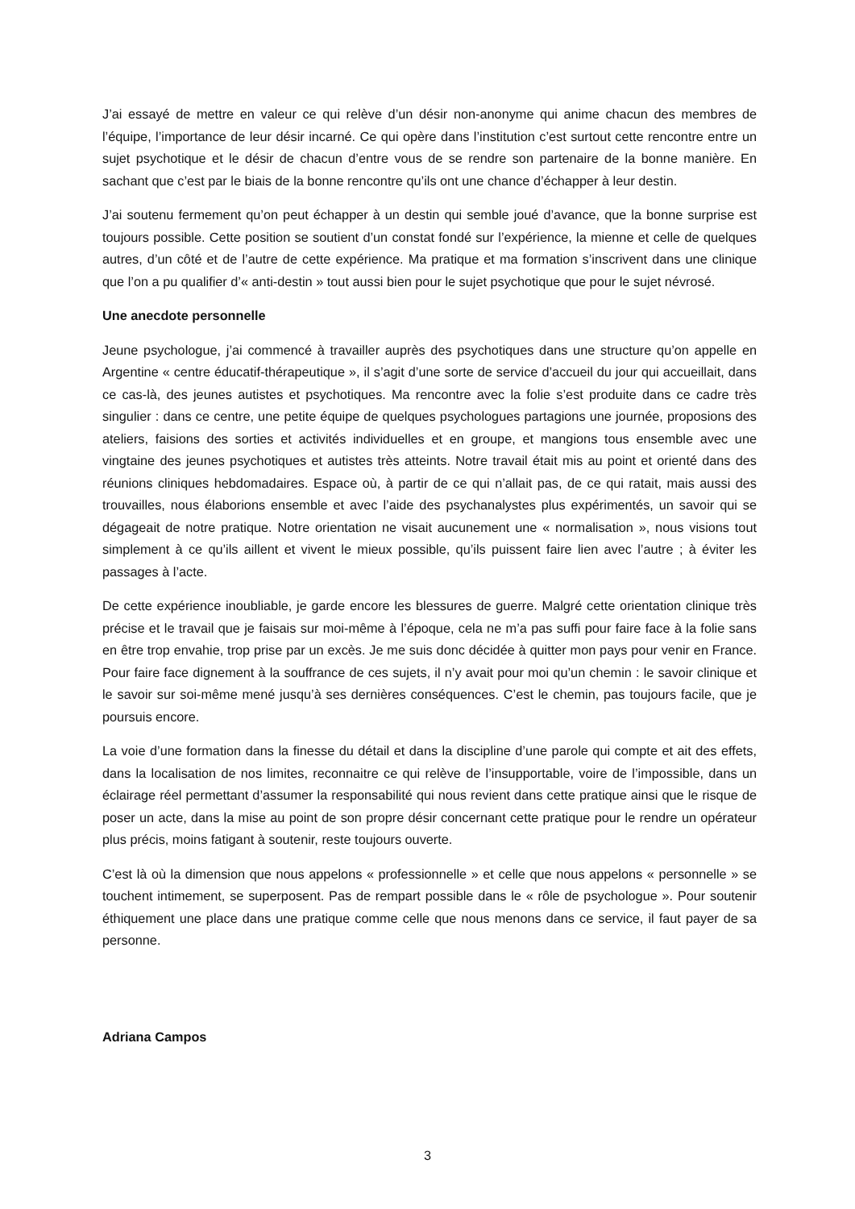J’ai essayé de mettre en valeur ce qui relève d’un désir non-anonyme qui anime chacun des membres de l’équipe, l’importance de leur désir incarné. Ce qui opère dans l’institution c’est surtout cette rencontre entre un sujet psychotique et le désir de chacun d’entre vous de se rendre son partenaire de la bonne manière. En sachant que c’est par le biais de la bonne rencontre qu’ils ont une chance d’échapper à leur destin.
J’ai soutenu fermement qu’on peut échapper à un destin qui semble joué d’avance, que la bonne surprise est toujours possible. Cette position se soutient d’un constat fondé sur l’expérience, la mienne et celle de quelques autres, d’un côté et de l’autre de cette expérience. Ma pratique et ma formation s’inscrivent dans une clinique que l’on a pu qualifier d’« anti-destin » tout aussi bien pour le sujet psychotique que pour le sujet névrosé.
Une anecdote personnelle
Jeune psychologue, j’ai commencé à travailler auprès des psychotiques dans une structure qu’on appelle en Argentine « centre éducatif-thérapeutique », il s’agit d’une sorte de service d’accueil du jour qui accueillait, dans ce cas-là, des jeunes autistes et psychotiques. Ma rencontre avec la folie s’est produite dans ce cadre très singulier : dans ce centre, une petite équipe de quelques psychologues partagions une journée, proposions des ateliers, faisions des sorties et activités individuelles et en groupe, et mangions tous ensemble avec une vingtaine des jeunes psychotiques et autistes très atteints. Notre travail était mis au point et orienté dans des réunions cliniques hebdomadaires. Espace où, à partir de ce qui n’allait pas, de ce qui ratait, mais aussi des trouvailles, nous élaborions ensemble et avec l’aide des psychanalystes plus expérimentés, un savoir qui se dégageait de notre pratique. Notre orientation ne visait aucunement une « normalisation », nous visions tout simplement à ce qu’ils aillent et vivent le mieux possible, qu’ils puissent faire lien avec l’autre ; à éviter les passages à l’acte.
De cette expérience inoubliable, je garde encore les blessures de guerre. Malgré cette orientation clinique très précise et le travail que je faisais sur moi-même à l’époque, cela ne m’a pas suffi pour faire face à la folie sans en être trop envahie, trop prise par un excès. Je me suis donc décidée à quitter mon pays pour venir en France. Pour faire face dignement à la souffrance de ces sujets, il n’y avait pour moi qu’un chemin : le savoir clinique et le savoir sur soi-même mené jusqu’à ses dernières conséquences. C’est le chemin, pas toujours facile, que je poursuis encore.
La voie d’une formation dans la finesse du détail et dans la discipline d’une parole qui compte et ait des effets, dans la localisation de nos limites, reconnaitre ce qui relève de l’insupportable, voire de l’impossible, dans un éclairage réel permettant d’assumer la responsabilité qui nous revient dans cette pratique ainsi que le risque de poser un acte, dans la mise au point de son propre désir concernant cette pratique pour le rendre un opérateur plus précis, moins fatigant à soutenir, reste toujours ouverte.
C’est là où la dimension que nous appelons « professionnelle » et celle que nous appelons « personnelle » se touchent intimement, se superposent. Pas de rempart possible dans le « rôle de psychologue ». Pour soutenir éthiquement une place dans une pratique comme celle que nous menons dans ce service, il faut payer de sa personne.
Adriana Campos
3